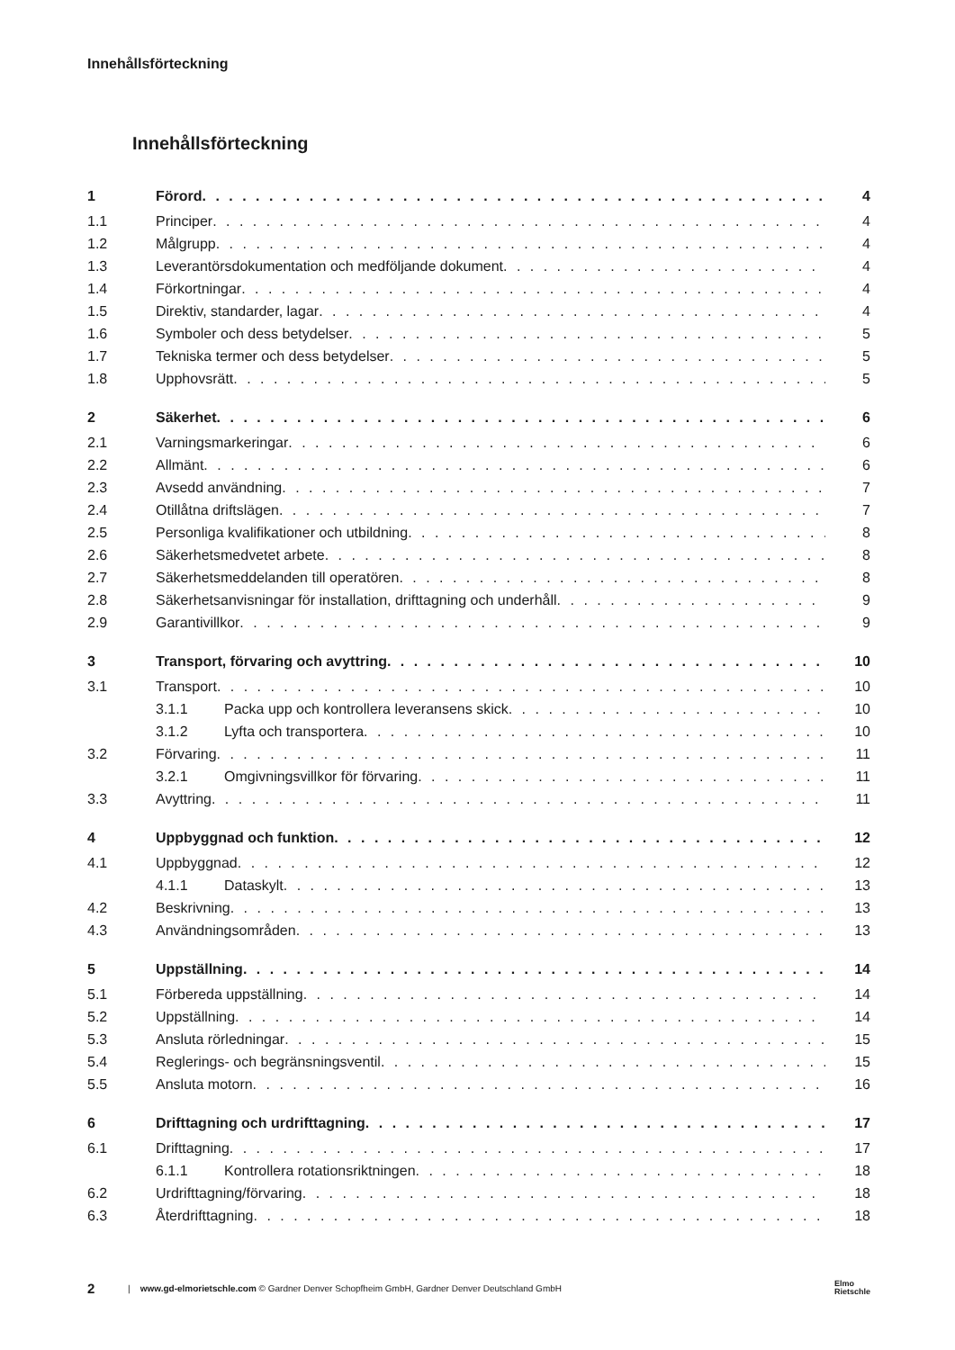Innehållsförteckning
Innehållsförteckning
1 Förord 4
1.1 Principer 4
1.2 Målgrupp 4
1.3 Leverantörsdokumentation och medföljande dokument 4
1.4 Förkortningar 4
1.5 Direktiv, standarder, lagar 4
1.6 Symboler och dess betydelser 5
1.7 Tekniska termer och dess betydelser 5
1.8 Upphovsrätt 5
2 Säkerhet 6
2.1 Varningsmarkeringar 6
2.2 Allmänt 6
2.3 Avsedd användning 7
2.4 Otillåtna driftslägen 7
2.5 Personliga kvalifikationer och utbildning 8
2.6 Säkerhetsmedvetet arbete 8
2.7 Säkerhetsmeddelanden till operatören 8
2.8 Säkerhetsanvisningar för installation, drifttagning och underhåll 9
2.9 Garantivillkor 9
3 Transport, förvaring och avyttring 10
3.1 Transport 10
3.1.1 Packa upp och kontrollera leveransens skick 10
3.1.2 Lyfta och transportera 10
3.2 Förvaring 11
3.2.1 Omgivningsvillkor för förvaring 11
3.3 Avyttring 11
4 Uppbyggnad och funktion 12
4.1 Uppbyggnad 12
4.1.1 Dataskylt 13
4.2 Beskrivning 13
4.3 Användningsområden 13
5 Uppställning 14
5.1 Förbereda uppställning 14
5.2 Uppställning 14
5.3 Ansluta rörledningar 15
5.4 Reglerings- och begränsningsventil 15
5.5 Ansluta motorn 16
6 Drifttagning och urdrifttagning 17
6.1 Drifttagning 17
6.1.1 Kontrollera rotationsriktningen 18
6.2 Urdrifttagning/förvaring 18
6.3 Återdrifttagning 18
2 | www.gd-elmorietschle.com © Gardner Denver Schopfheim GmbH, Gardner Denver Deutschland GmbH Elmo
Rietschle